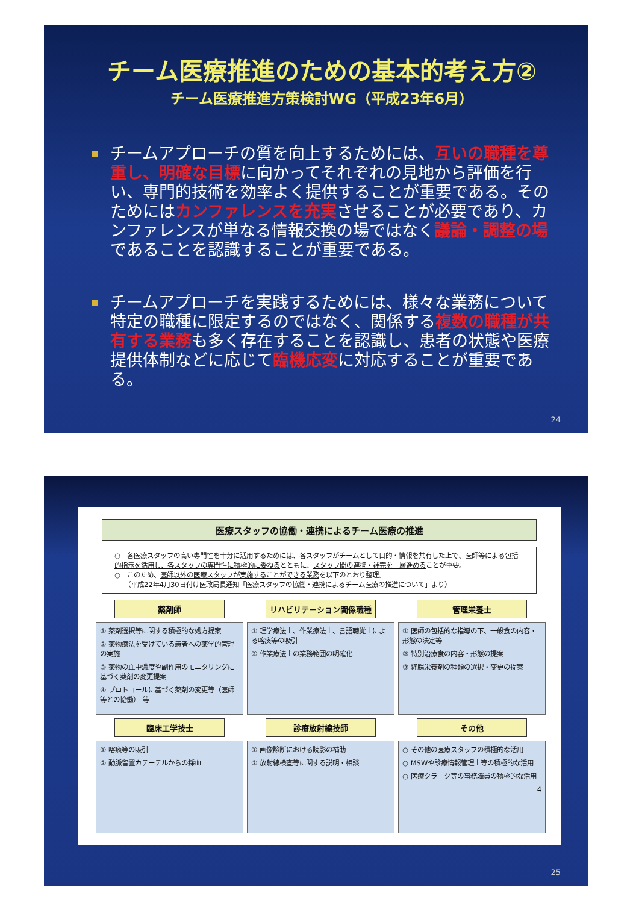チーム医療推進のための基本的考え方②
チーム医療推進方策検討WG（平成23年6月）
チームアプローチの質を向上するためには、互いの職種を尊重し、明確な目標に向かってそれぞれの見地から評価を行い、専門的技術を効率よく提供することが重要である。そのためにはカンファレンスを充実させることが必要であり、カンファレンスが単なる情報交換の場ではなく議論・調整の場であることを認識することが重要である。
チームアプローチを実践するためには、様々な業務について特定の職種に限定するのではなく、関係する複数の職種が共有する業務も多く存在することを認識し、患者の状態や医療提供体制などに応じて臨機応変に対応することが重要である。
24
医療スタッフの協働・連携によるチーム医療の推進
○　各医療スタッフの高い専門性を十分に活用するためには、各スタッフがチームとして目的・情報を共有した上で、医師等による包括的指示を活用し、各スタッフの専門性に積極的に委ねるとともに、スタッフ間の連携・補完を一層進めることが重要。
○　このため、医師以外の医療スタッフが実施することができる業務を以下のとおり整理。
　　（平成22年4月30日付け医政局長通知「医療スタッフの協働・連携によるチーム医療の推進について」より）
薬剤師
① 薬剤選択等に関する積極的な処方提案
② 薬物療法を受けている患者への薬学的管理の実施
③ 薬物の血中濃度や副作用のモニタリングに基づく薬剤の変更提案
④ プロトコールに基づく薬剤の変更等（医師等との協働）　等
リハビリテーション関係職種
① 理学療法士、作業療法士、言語聴覚士による喀痰等の吸引
② 作業療法士の業務範囲の明確化
管理栄養士
① 医師の包括的な指導の下、一般食の内容・形態の決定等
② 特別治療食の内容・形態の提案
③ 経腸栄養剤の種類の選択・変更の提案
臨床工学技士
① 喀痰等の吸引
② 動脈留置カテーテルからの採血
診療放射線技師
① 画像診断における読影の補助
② 放射線検査等に関する説明・相談
その他
○ その他の医療スタッフの積極的な活用
○ MSWや診療情報管理士等の積極的な活用
○ 医療クラーク等の事務職員の積極的な活用
4
25